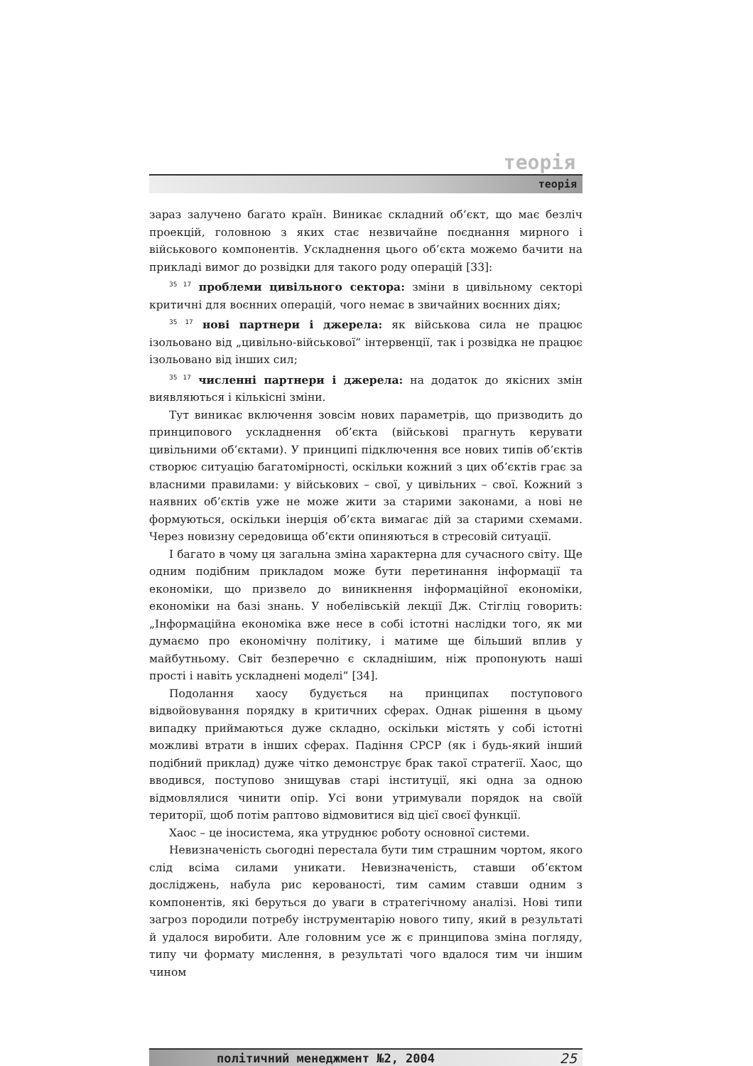теорія
теорія
зараз залучено багато країн. Виникає складний об’єкт, що має безліч проекцій, головною з яких стає незвичайне поєднання мирного і військового компонентів. Ускладнення цього об’єкта можемо бачити на прикладі вимог до розвідки для такого роду операцій [33]:
<sup>35 17</sup> проблеми цивільного сектора: зміни в цивільному секторі критичні для воєнних операцій, чого немає в звичайних воєнних діях;
<sup>35 17</sup> нові партнери і джерела: як військова сила не працює ізольовано від „цивільно-військової” інтервенції, так і розвідка не працює ізольовано від інших сил;
<sup>35 17</sup> численні партнери і джерела: на додаток до якісних змін виявляються і кількісні зміни.
Тут виникає включення зовсім нових параметрів, що призводить до принципового ускладнення об’єкта (військові прагнуть керувати цивільними об’єктами). У принципі підключення все нових типів об’єктів створює ситуацію багатомірності, оскільки кожний з цих об’єктів грає за власними правилами: у військових – свої, у цивільних – свої. Кожний з наявних об’єктів уже не може жити за старими законами, а нові не формуються, оскільки інерція об’єкта вимагає дій за старими схемами. Через новизну середовища об’єкти опиняються в стресовій ситуації.
І багато в чому ця загальна зміна характерна для сучасного світу. Ще одним подібним прикладом може бути перетинання інформації та економіки, що призвело до виникнення інформаційної економіки, економіки на базі знань. У нобелівській лекції Дж. Стігліц говорить: „Інформаційна економіка вже несе в собі істотні наслідки того, як ми думаємо про економічну політику, і матиме ще більший вплив у майбутньому. Світ безперечно є складнішим, ніж пропонують наші прості і навіть ускладнені моделі” [34].
Подолання хаосу будується на принципах поступового відвойовування порядку в критичних сферах. Однак рішення в цьому випадку приймаються дуже складно, оскільки містять у собі істотні можливі втрати в інших сферах. Падіння СРСР (як і будь-який інший подібний приклад) дуже чітко демонструє брак такої стратегії. Хаос, що вводився, поступово знищував старі інституції, які одна за одною відмовлялися чинити опір. Усі вони утримували порядок на своїй території, щоб потім раптово відмовитися від цієї своєї функції.
Хаос – це іносистема, яка утруднює роботу основної системи.
Невизначеність сьогодні перестала бути тим страшним чортом, якого слід всіма силами уникати. Невизначеність, ставши об’єктом досліджень, набула рис керованості, тим самим ставши одним з компонентів, які беруться до уваги в стратегічному аналізі. Нові типи загроз породили потребу інструментарію нового типу, який в результаті й удалося виробити. Але головним усе ж є принципова зміна погляду, типу чи формату мислення, в результаті чого вдалося тим чи іншим чином
політичний менеджмент №2, 2004 25